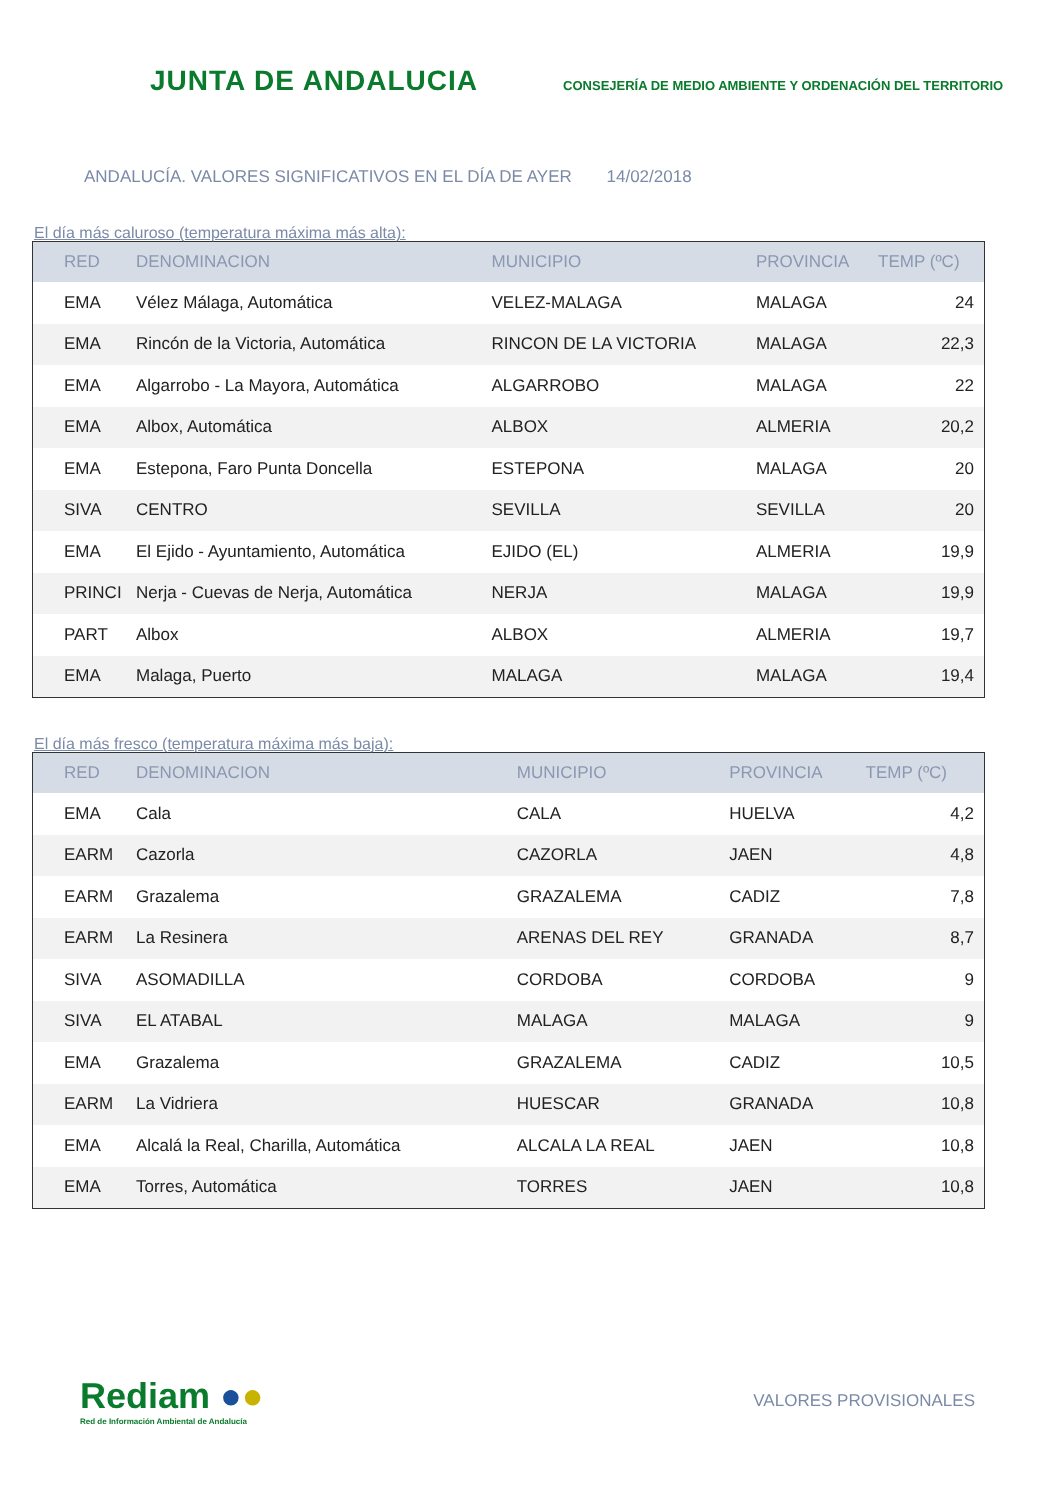JUNTA DE ANDALUCIA
CONSEJERÍA DE MEDIO AMBIENTE Y ORDENACIÓN DEL TERRITORIO
ANDALUCÍA. VALORES SIGNIFICATIVOS EN EL DÍA DE AYER 14/02/2018
El día más caluroso (temperatura máxima más alta):
| RED | DENOMINACION | MUNICIPIO | PROVINCIA | TEMP (ºC) |
| --- | --- | --- | --- | --- |
| EMA | Vélez Málaga, Automática | VELEZ-MALAGA | MALAGA | 24 |
| EMA | Rincón de la Victoria, Automática | RINCON DE LA VICTORIA | MALAGA | 22,3 |
| EMA | Algarrobo - La Mayora, Automática | ALGARROBO | MALAGA | 22 |
| EMA | Albox, Automática | ALBOX | ALMERIA | 20,2 |
| EMA | Estepona, Faro Punta Doncella | ESTEPONA | MALAGA | 20 |
| SIVA | CENTRO | SEVILLA | SEVILLA | 20 |
| EMA | El Ejido - Ayuntamiento, Automática | EJIDO (EL) | ALMERIA | 19,9 |
| PRINCI | Nerja - Cuevas de Nerja, Automática | NERJA | MALAGA | 19,9 |
| PART | Albox | ALBOX | ALMERIA | 19,7 |
| EMA | Malaga, Puerto | MALAGA | MALAGA | 19,4 |
El día más fresco (temperatura máxima más baja):
| RED | DENOMINACION | MUNICIPIO | PROVINCIA | TEMP (ºC) |
| --- | --- | --- | --- | --- |
| EMA | Cala | CALA | HUELVA | 4,2 |
| EARM | Cazorla | CAZORLA | JAEN | 4,8 |
| EARM | Grazalema | GRAZALEMA | CADIZ | 7,8 |
| EARM | La Resinera | ARENAS DEL REY | GRANADA | 8,7 |
| SIVA | ASOMADILLA | CORDOBA | CORDOBA | 9 |
| SIVA | EL ATABAL | MALAGA | MALAGA | 9 |
| EMA | Grazalema | GRAZALEMA | CADIZ | 10,5 |
| EARM | La Vidriera | HUESCAR | GRANADA | 10,8 |
| EMA | Alcalá la Real, Charilla, Automática | ALCALA LA REAL | JAEN | 10,8 |
| EMA | Torres, Automática | TORRES | JAEN | 10,8 |
Rediam ●●
Red de Información Ambiental de Andalucía
VALORES PROVISIONALES